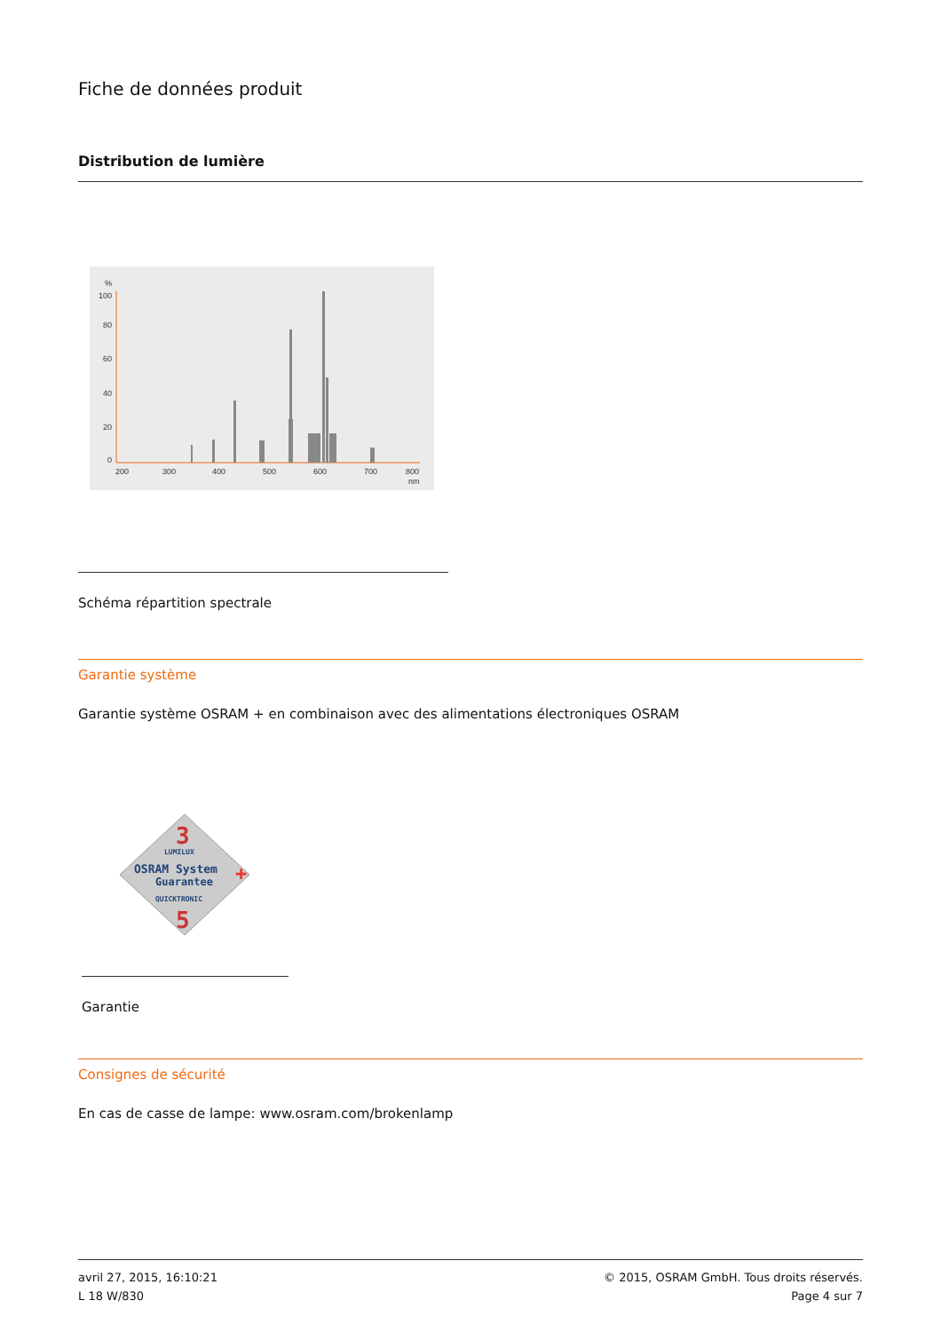Fiche de données produit
Distribution de lumière
%
100
80
60
40
20
0
200
300
400
500
600
700
800
nm
Schéma répartition spectrale
Garantie système
Garantie système OSRAM + en combinaison avec des alimentations électroniques OSRAM
3
LUMILUX
OSRAM System
Guarantee
+
QUICKTRONIC
5
Garantie
Consignes de sécurité
En cas de casse de lampe: www.osram.com/brokenlamp
avril 27, 2015, 16:10:21
L 18 W/830
© 2015, OSRAM GmbH. Tous droits réservés.
Page 4 sur 7